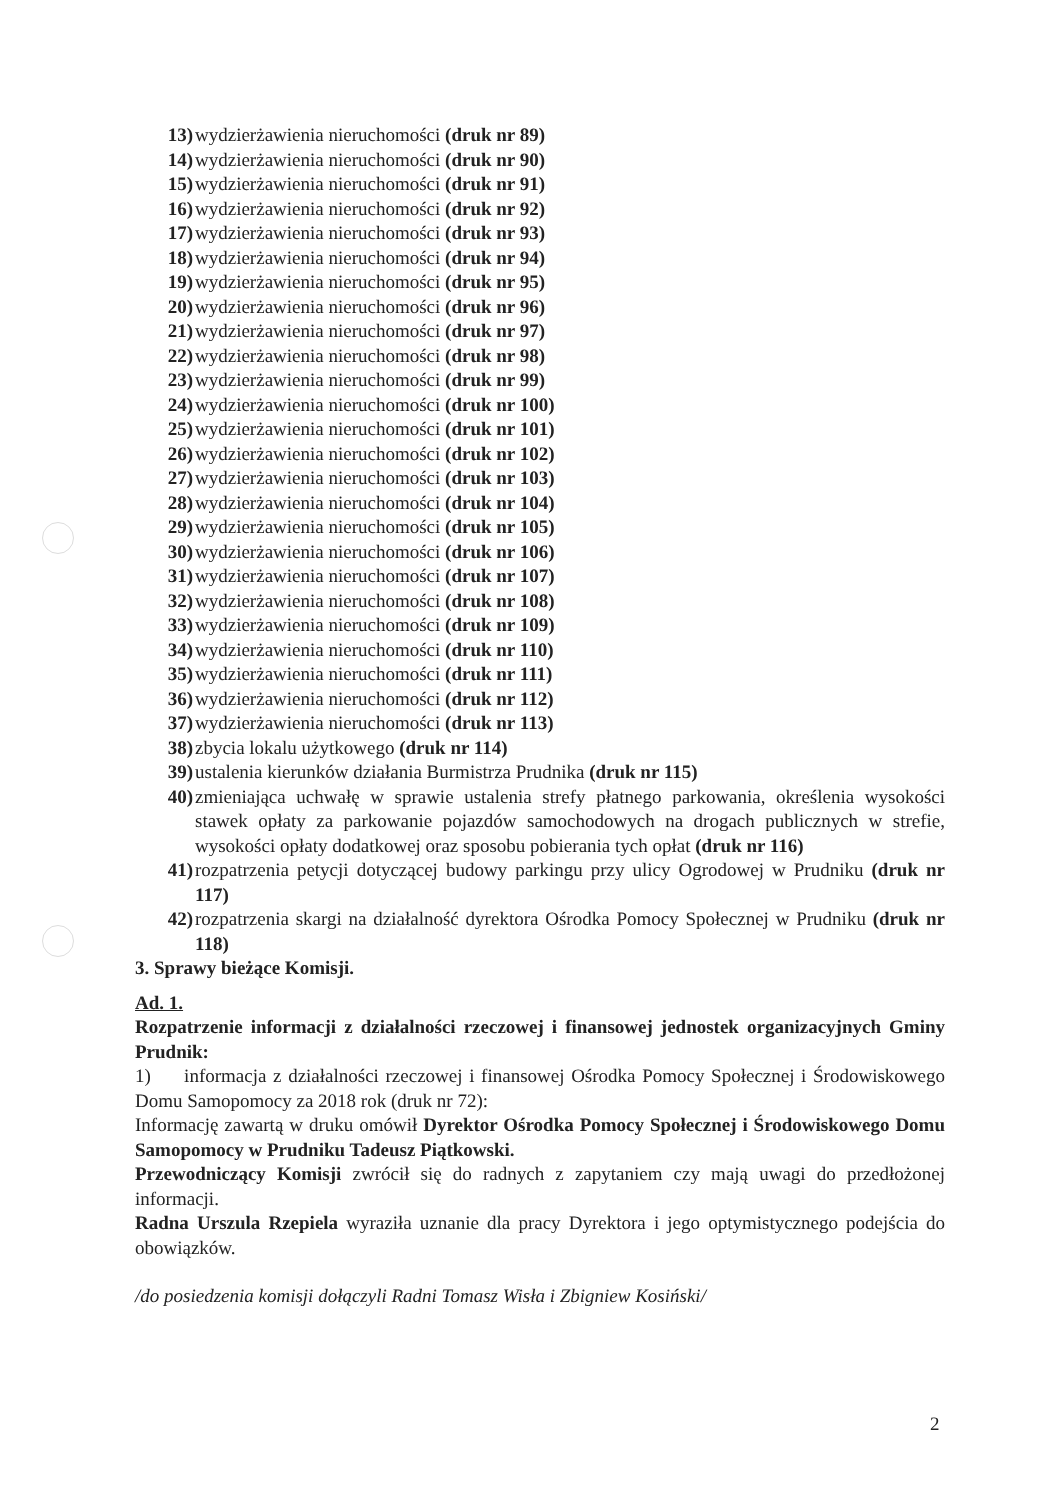13) wydzierżawienia nieruchomości (druk nr 89)
14) wydzierżawienia nieruchomości (druk nr 90)
15) wydzierżawienia nieruchomości (druk nr 91)
16) wydzierżawienia nieruchomości (druk nr 92)
17) wydzierżawienia nieruchomości (druk nr 93)
18) wydzierżawienia nieruchomości (druk nr 94)
19) wydzierżawienia nieruchomości (druk nr 95)
20) wydzierżawienia nieruchomości (druk nr 96)
21) wydzierżawienia nieruchomości (druk nr 97)
22) wydzierżawienia nieruchomości (druk nr 98)
23) wydzierżawienia nieruchomości (druk nr 99)
24) wydzierżawienia nieruchomości (druk nr 100)
25) wydzierżawienia nieruchomości (druk nr 101)
26) wydzierżawienia nieruchomości (druk nr 102)
27) wydzierżawienia nieruchomości (druk nr 103)
28) wydzierżawienia nieruchomości (druk nr 104)
29) wydzierżawienia nieruchomości (druk nr 105)
30) wydzierżawienia nieruchomości (druk nr 106)
31) wydzierżawienia nieruchomości (druk nr 107)
32) wydzierżawienia nieruchomości (druk nr 108)
33) wydzierżawienia nieruchomości (druk nr 109)
34) wydzierżawienia nieruchomości (druk nr 110)
35) wydzierżawienia nieruchomości (druk nr 111)
36) wydzierżawienia nieruchomości (druk nr 112)
37) wydzierżawienia nieruchomości (druk nr 113)
38) zbycia lokalu użytkowego (druk nr 114)
39) ustalenia kierunków działania Burmistrza Prudnika (druk nr 115)
40) zmieniająca uchwałę w sprawie ustalenia strefy płatnego parkowania, określenia wysokości stawek opłaty za parkowanie pojazdów samochodowych na drogach publicznych w strefie, wysokości opłaty dodatkowej oraz sposobu pobierania tych opłat (druk nr 116)
41) rozpatrzenia petycji dotyczącej budowy parkingu przy ulicy Ogrodowej w Prudniku (druk nr 117)
42) rozpatrzenia skargi na działalność dyrektora Ośrodka Pomocy Społecznej w Prudniku (druk nr 118)
3. Sprawy bieżące Komisji.
Ad. 1.
Rozpatrzenie informacji z działalności rzeczowej i finansowej jednostek organizacyjnych Gminy Prudnik:
1) informacja z działalności rzeczowej i finansowej Ośrodka Pomocy Społecznej i Środowiskowego Domu Samopomocy za 2018 rok (druk nr 72):
Informację zawartą w druku omówił Dyrektor Ośrodka Pomocy Społecznej i Środowiskowego Domu Samopomocy w Prudniku Tadeusz Piątkowski.
Przewodniczący Komisji zwrócił się do radnych z zapytaniem czy mają uwagi do przedłożonej informacji.
Radna Urszula Rzepiela wyraziła uznanie dla pracy Dyrektora i jego optymistycznego podejścia do obowiązków.
/do posiedzenia komisji dołączyli Radni Tomasz Wisła i Zbigniew Kosiński/
2